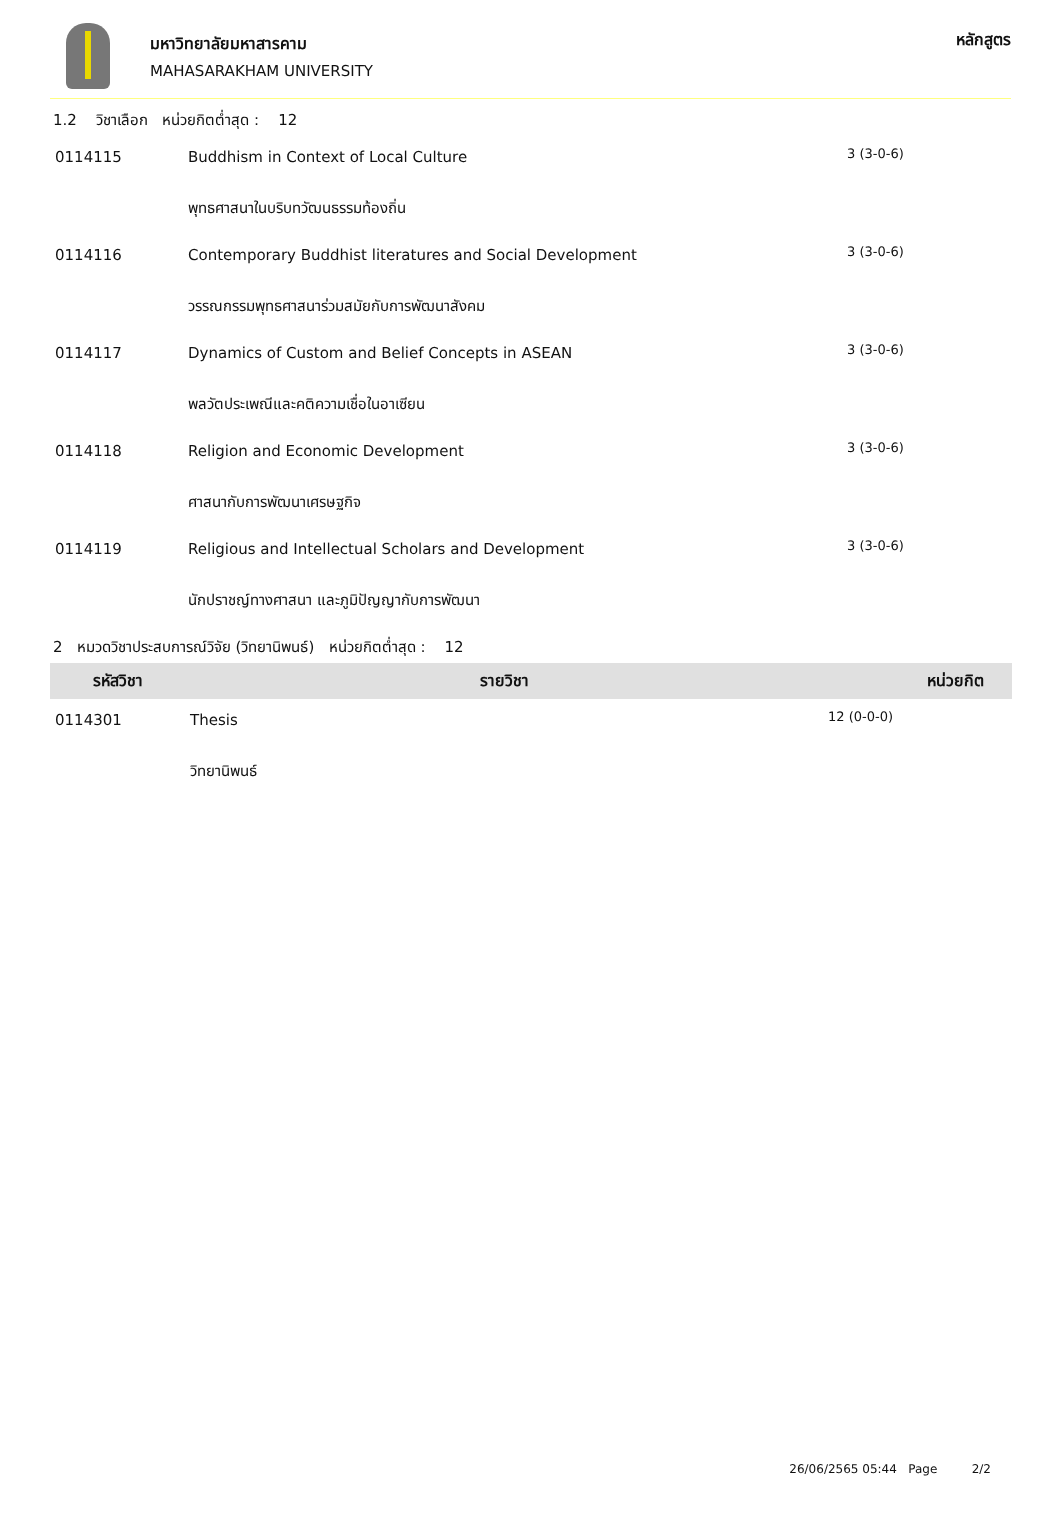มหาวิทยาลัยมหาสารคาม
MAHASARAKHAM UNIVERSITY
หลักสูตร
1.2 วิชาเลือก หน่วยกิตต่ำสุด : 12
| 0114115 | Buddhism in Context of Local Culture | 3 (3-0-6) |
| | พุทธศาสนาในบริบทวัฒนธรรมท้องถิ่น | |
| 0114116 | Contemporary Buddhist literatures and Social Development | 3 (3-0-6) |
| | วรรณกรรมพุทธศาสนาร่วมสมัยกับการพัฒนาสังคม | |
| 0114117 | Dynamics of Custom and Belief Concepts in ASEAN | 3 (3-0-6) |
| | พลวัตประเพณีและคติความเชื่อในอาเซียน | |
| 0114118 | Religion and Economic Development | 3 (3-0-6) |
| | ศาสนากับการพัฒนาเศรษฐกิจ | |
| 0114119 | Religious and Intellectual Scholars and Development | 3 (3-0-6) |
| | นักปราชญ์ทางศาสนา และภูมิปัญญากับการพัฒนา | |
2 หมวดวิชาประสบการณ์วิจัย (วิทยานิพนธ์) หน่วยกิตต่ำสุด : 12
| รหัสวิชา | รายวิชา | หน่วยกิต |
| --- | --- | --- |
| 0114301 | Thesis | 12 (0-0-0) |
| | วิทยานิพนธ์ | |
26/06/2565 05:44 Page 2/2